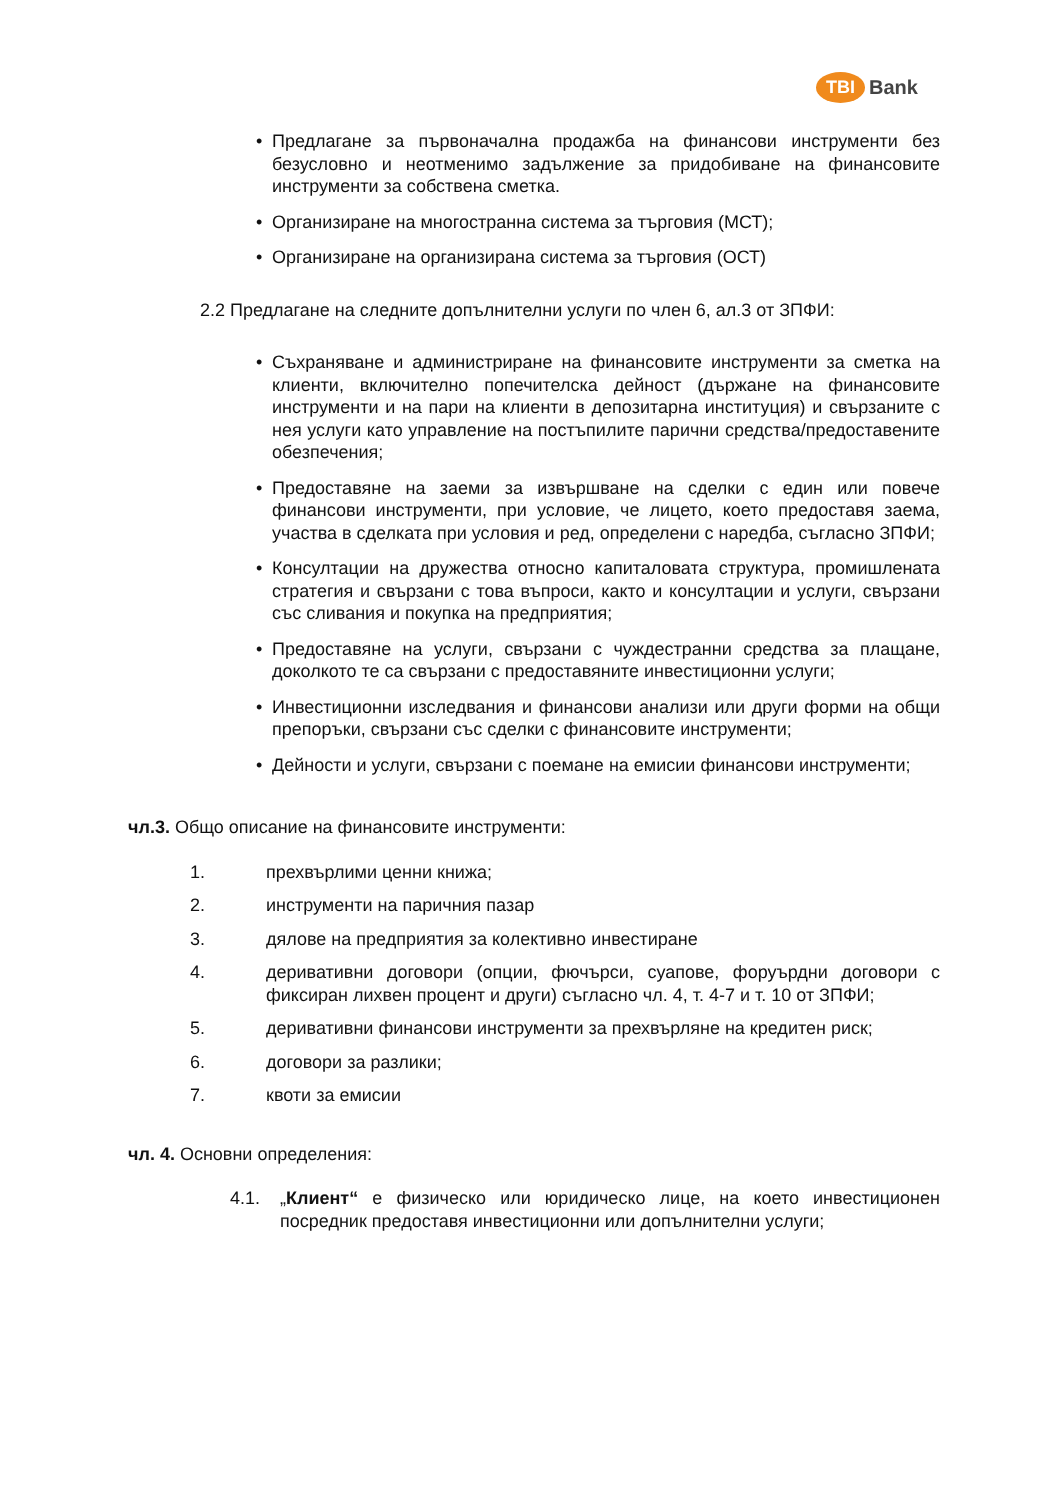TBI Bank
• Предлагане за първоначална продажба на финансови инструменти без безусловно и неотменимо задължение за придобиване на финансовите инструменти за собствена сметка.
• Организиране на многостранна система за търговия (МСТ);
• Организиране на организирана система за търговия (ОСТ)
2.2 Предлагане на следните допълнителни услуги по член 6, ал.3 от ЗПФИ:
• Съхраняване и администриране на финансовите инструменти за сметка на клиенти, включително попечителска дейност (държане на финансовите инструменти и на пари на клиенти в депозитарна институция) и свързаните с нея услуги като управление на постъпилите парични средства/предоставените обезпечения;
• Предоставяне на заеми за извършване на сделки с един или повече финансови инструменти, при условие, че лицето, което предоставя заема, участва в сделката при условия и ред, определени с наредба, съгласно ЗПФИ;
• Консултации на дружества относно капиталовата структура, промишлената стратегия и свързани с това въпроси, както и консултации и услуги, свързани със сливания и покупка на предприятия;
• Предоставяне на услуги, свързани с чуждестранни средства за плащане, доколкото те са свързани с предоставяните инвестиционни услуги;
• Инвестиционни изследвания и финансови анализи или други форми на общи препоръки, свързани със сделки с финансовите инструменти;
• Дейности и услуги, свързани с поемане на емисии финансови инструменти;
чл.3. Общо описание на финансовите инструменти:
1. прехвърлими ценни книжа;
2. инструменти на паричния пазар
3. дялове на предприятия за колективно инвестиране
4. деривативни договори (опции, фючърси, суапове, форуърдни договори с фиксиран лихвен процент и други) съгласно чл. 4, т. 4-7 и т. 10 от ЗПФИ;
5. деривативни финансови инструменти за прехвърляне на кредитен риск;
6. договори за разлики;
7. квоти за емисии
чл. 4. Основни определения:
4.1. „Клиент“ е физическо или юридическо лице, на което инвестиционен посредник предоставя инвестиционни или допълнителни услуги;